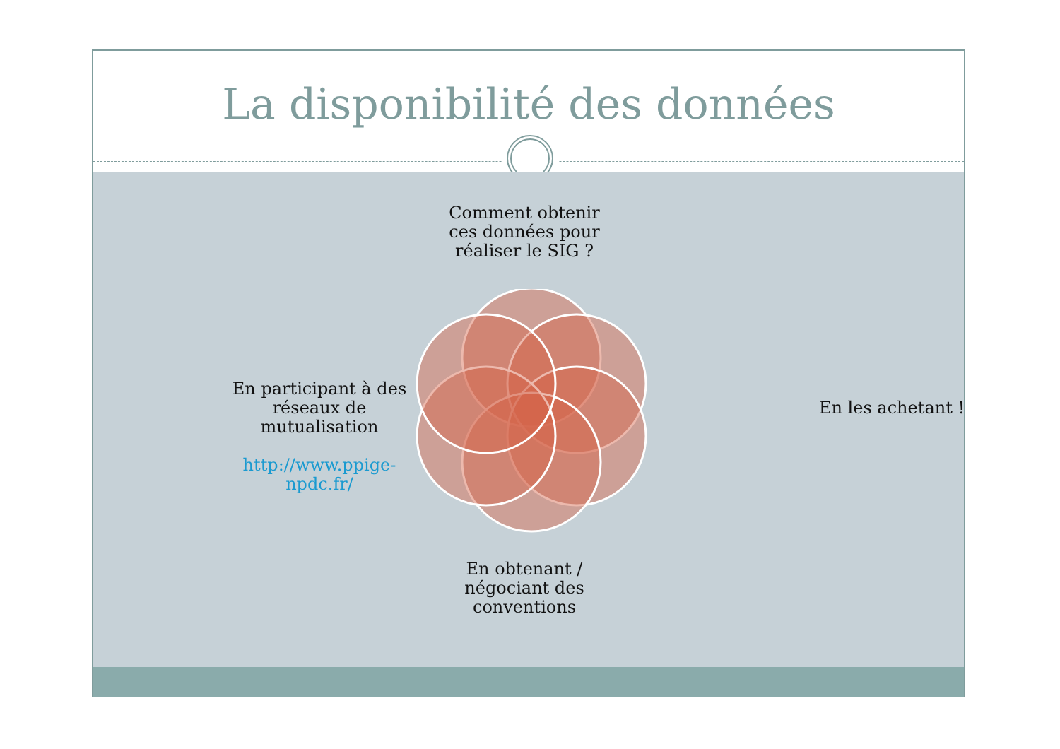La disponibilité des données
Comment obtenir ces données pour réaliser le SIG ?
En les achetant !
En participant à des réseaux de mutualisation
http://www.ppige-npdc.fr/
En obtenant / négociant des conventions